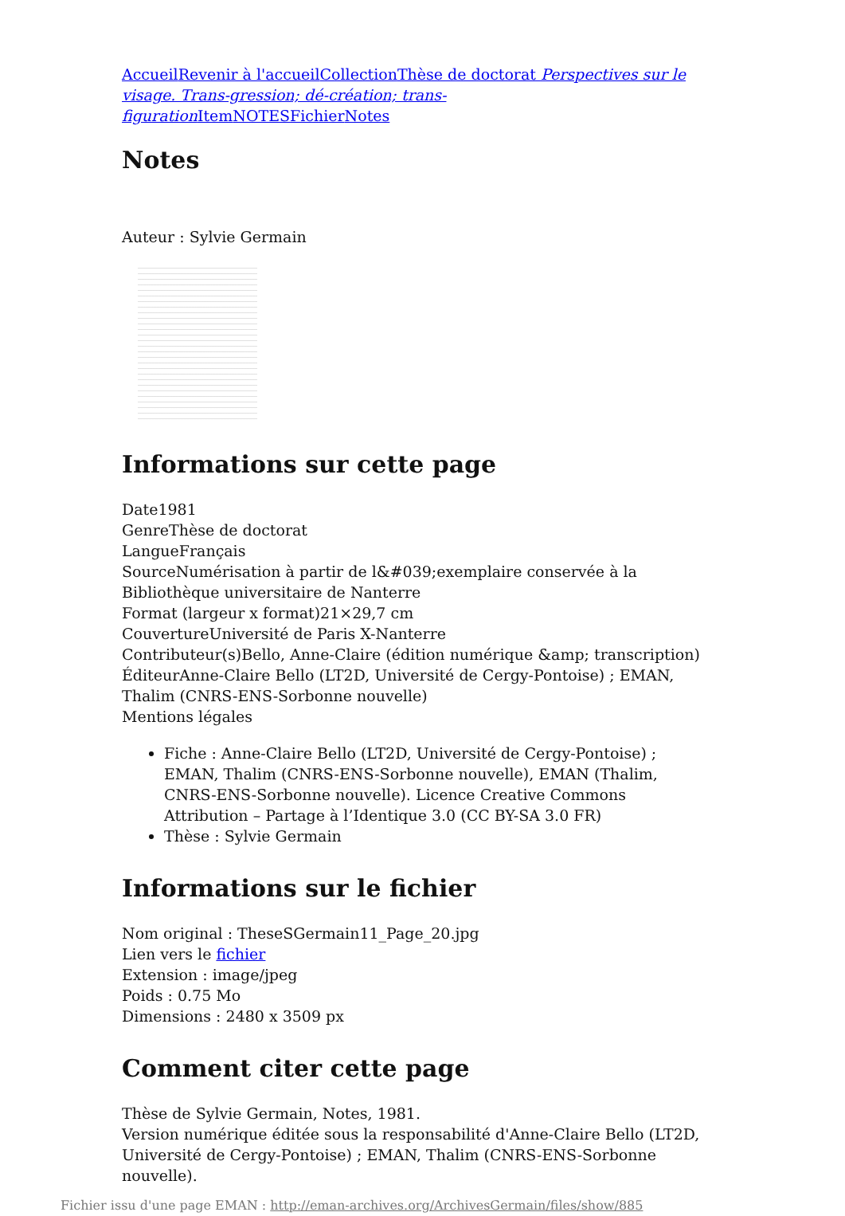Accueil Revenir à l'accueil Collection Thèse de doctorat Perspectives sur le visage. Trans-gression; dé-création; trans-figuration Item NOTES Fichier Notes
Notes
Auteur : Sylvie Germain
Informations sur cette page
Date1981
GenreThèse de doctorat
LangueFrançais
SourceNumérisation à partir de l&#039;exemplaire conservée à la Bibliothèque universitaire de Nanterre
Format (largeur x format)21×29,7 cm
CouvertureUniversité de Paris X-Nanterre
Contributeur(s)Bello, Anne-Claire (édition numérique &amp; transcription)
ÉditeurAnne-Claire Bello (LT2D, Université de Cergy-Pontoise) ; EMAN, Thalim (CNRS-ENS-Sorbonne nouvelle)
Mentions légales
Fiche : Anne-Claire Bello (LT2D, Université de Cergy-Pontoise) ; EMAN, Thalim (CNRS-ENS-Sorbonne nouvelle), EMAN (Thalim, CNRS-ENS-Sorbonne nouvelle). Licence Creative Commons Attribution – Partage à l’Identique 3.0 (CC BY-SA 3.0 FR)
Thèse : Sylvie Germain
Informations sur le fichier
Nom original : TheseSGermain11_Page_20.jpg
Lien vers le fichier
Extension : image/jpeg
Poids : 0.75 Mo
Dimensions : 2480 x 3509 px
Comment citer cette page
Thèse de Sylvie Germain, Notes, 1981.
Version numérique éditée sous la responsabilité d'Anne-Claire Bello (LT2D, Université de Cergy-Pontoise) ; EMAN, Thalim (CNRS-ENS-Sorbonne nouvelle).
Fichier issu d'une page EMAN : http://eman-archives.org/ArchivesGermain/files/show/885